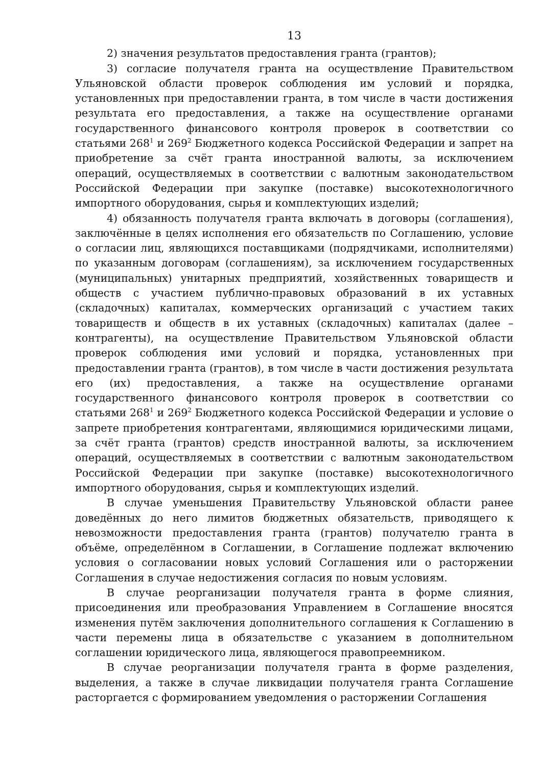13
2) значения результатов предоставления гранта (грантов);
3) согласие получателя гранта на осуществление Правительством Ульяновской области проверок соблюдения им условий и порядка, установленных при предоставлении гранта, в том числе в части достижения результата его предоставления, а также на осуществление органами государственного финансового контроля проверок в соответствии со статьями 268<sup>1</sup> и 269<sup>2</sup> Бюджетного кодекса Российской Федерации и запрет на приобретение за счёт гранта иностранной валюты, за исключением операций, осуществляемых в соответствии с валютным законодательством Российской Федерации при закупке (поставке) высокотехнологичного импортного оборудования, сырья и комплектующих изделий;
4) обязанность получателя гранта включать в договоры (соглашения), заключённые в целях исполнения его обязательств по Соглашению, условие о согласии лиц, являющихся поставщиками (подрядчиками, исполнителями) по указанным договорам (соглашениям), за исключением государственных (муниципальных) унитарных предприятий, хозяйственных товариществ и обществ с участием публично-правовых образований в их уставных (складочных) капиталах, коммерческих организаций с участием таких товариществ и обществ в их уставных (складочных) капиталах (далее – контрагенты), на осуществление Правительством Ульяновской области проверок соблюдения ими условий и порядка, установленных при предоставлении гранта (грантов), в том числе в части достижения результата его (их) предоставления, а также на осуществление органами государственного финансового контроля проверок в соответствии со статьями 268<sup>1</sup> и 269<sup>2</sup> Бюджетного кодекса Российской Федерации и условие о запрете приобретения контрагентами, являющимися юридическими лицами, за счёт гранта (грантов) средств иностранной валюты, за исключением операций, осуществляемых в соответствии с валютным законодательством Российской Федерации при закупке (поставке) высокотехнологичного импортного оборудования, сырья и комплектующих изделий.
В случае уменьшения Правительству Ульяновской области ранее доведённых до него лимитов бюджетных обязательств, приводящего к невозможности предоставления гранта (грантов) получателю гранта в объёме, определённом в Соглашении, в Соглашение подлежат включению условия о согласовании новых условий Соглашения или о расторжении Соглашения в случае недостижения согласия по новым условиям.
В случае реорганизации получателя гранта в форме слияния, присоединения или преобразования Управлением в Соглашение вносятся изменения путём заключения дополнительного соглашения к Соглашению в части перемены лица в обязательстве с указанием в дополнительном соглашении юридического лица, являющегося правопреемником.
В случае реорганизации получателя гранта в форме разделения, выделения, а также в случае ликвидации получателя гранта Соглашение расторгается с формированием уведомления о расторжении Соглашения